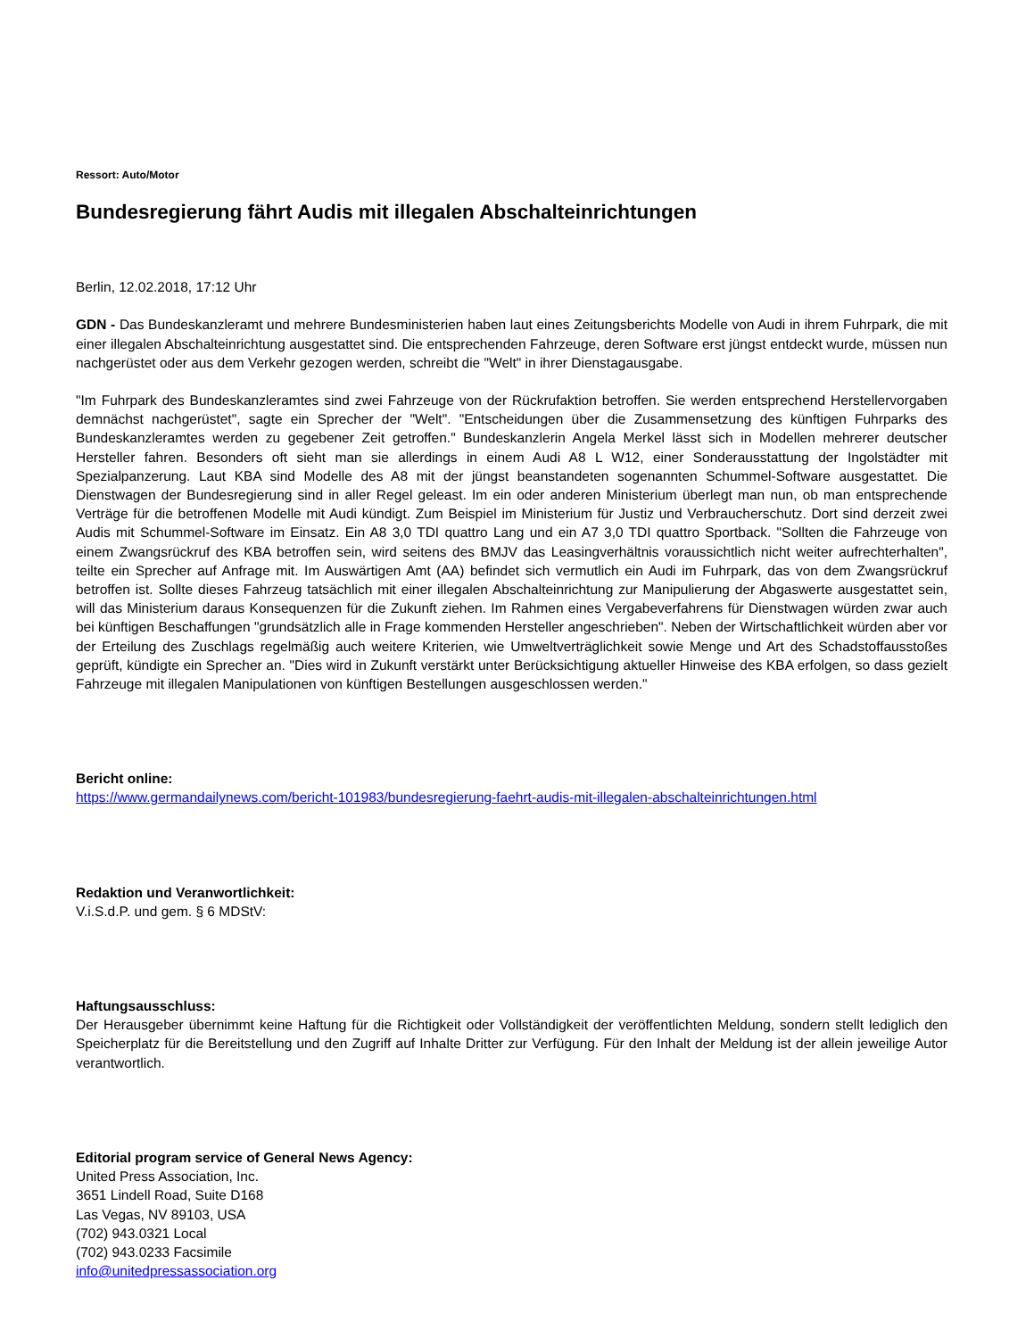Ressort: Auto/Motor
Bundesregierung fährt Audis mit illegalen Abschalteinrichtungen
Berlin, 12.02.2018, 17:12 Uhr
GDN - Das Bundeskanzleramt und mehrere Bundesministerien haben laut eines Zeitungsberichts Modelle von Audi in ihrem Fuhrpark, die mit einer illegalen Abschalteinrichtung ausgestattet sind. Die entsprechenden Fahrzeuge, deren Software erst jüngst entdeckt wurde, müssen nun nachgerüstet oder aus dem Verkehr gezogen werden, schreibt die "Welt" in ihrer Dienstagausgabe.
"Im Fuhrpark des Bundeskanzleramtes sind zwei Fahrzeuge von der Rückrufaktion betroffen. Sie werden entsprechend Herstellervorgaben demnächst nachgerüstet", sagte ein Sprecher der "Welt". "Entscheidungen über die Zusammensetzung des künftigen Fuhrparks des Bundeskanzleramtes werden zu gegebener Zeit getroffen." Bundeskanzlerin Angela Merkel lässt sich in Modellen mehrerer deutscher Hersteller fahren. Besonders oft sieht man sie allerdings in einem Audi A8 L W12, einer Sonderausstattung der Ingolstädter mit Spezialpanzerung. Laut KBA sind Modelle des A8 mit der jüngst beanstandeten sogenannten Schummel-Software ausgestattet. Die Dienstwagen der Bundesregierung sind in aller Regel geleast. Im ein oder anderen Ministerium überlegt man nun, ob man entsprechende Verträge für die betroffenen Modelle mit Audi kündigt. Zum Beispiel im Ministerium für Justiz und Verbraucherschutz. Dort sind derzeit zwei Audis mit Schummel-Software im Einsatz. Ein A8 3,0 TDI quattro Lang und ein A7 3,0 TDI quattro Sportback. "Sollten die Fahrzeuge von einem Zwangsrückruf des KBA betroffen sein, wird seitens des BMJV das Leasingverhältnis voraussichtlich nicht weiter aufrechterhalten", teilte ein Sprecher auf Anfrage mit. Im Auswärtigen Amt (AA) befindet sich vermutlich ein Audi im Fuhrpark, das von dem Zwangsrückruf betroffen ist. Sollte dieses Fahrzeug tatsächlich mit einer illegalen Abschalteinrichtung zur Manipulierung der Abgaswerte ausgestattet sein, will das Ministerium daraus Konsequenzen für die Zukunft ziehen. Im Rahmen eines Vergabeverfahrens für Dienstwagen würden zwar auch bei künftigen Beschaffungen "grundsätzlich alle in Frage kommenden Hersteller angeschrieben". Neben der Wirtschaftlichkeit würden aber vor der Erteilung des Zuschlags regelmäßig auch weitere Kriterien, wie Umweltverträglichkeit sowie Menge und Art des Schadstoffausstoßes geprüft, kündigte ein Sprecher an. "Dies wird in Zukunft verstärkt unter Berücksichtigung aktueller Hinweise des KBA erfolgen, so dass gezielt Fahrzeuge mit illegalen Manipulationen von künftigen Bestellungen ausgeschlossen werden."
Bericht online:
https://www.germandailynews.com/bericht-101983/bundesregierung-faehrt-audis-mit-illegalen-abschalteinrichtungen.html
Redaktion und Veranwortlichkeit:
V.i.S.d.P. und gem. § 6 MDStV:
Haftungsausschluss:
Der Herausgeber übernimmt keine Haftung für die Richtigkeit oder Vollständigkeit der veröffentlichten Meldung, sondern stellt lediglich den Speicherplatz für die Bereitstellung und den Zugriff auf Inhalte Dritter zur Verfügung. Für den Inhalt der Meldung ist der allein jeweilige Autor verantwortlich.
Editorial program service of General News Agency:
United Press Association, Inc.
3651 Lindell Road, Suite D168
Las Vegas, NV 89103, USA
(702) 943.0321 Local
(702) 943.0233 Facsimile
info@unitedpressassociation.org